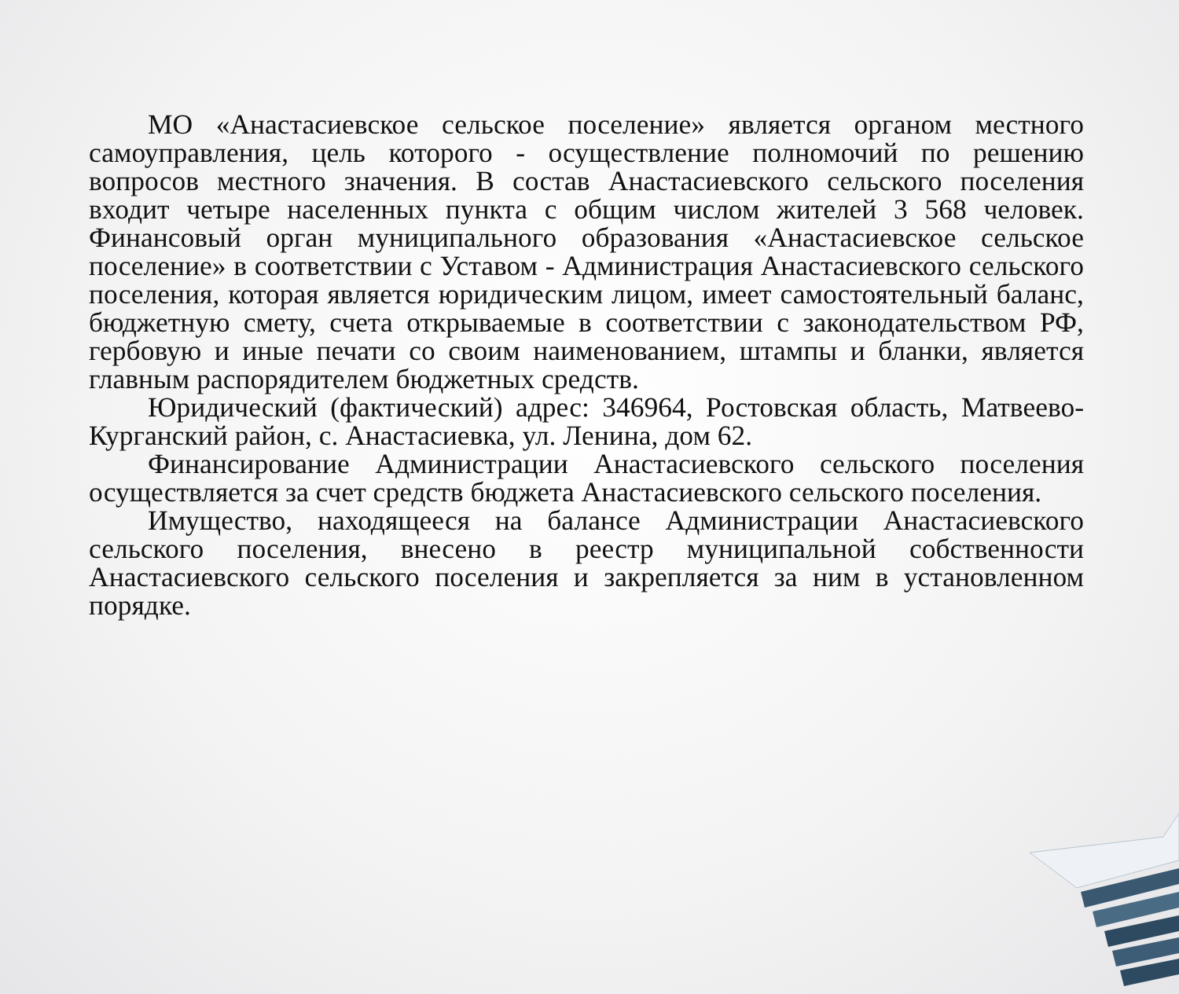МО «Анастасиевское сельское поселение» является органом местного самоуправления, цель которого - осуществление полномочий по решению вопросов местного значения. В состав Анастасиевского сельского поселения входит четыре населенных пункта с общим числом жителей 3 568 человек. Финансовый орган муниципального образования «Анастасиевское сельское поселение» в соответствии с Уставом - Администрация Анастасиевского сельского поселения, которая является юридическим лицом, имеет самостоятельный баланс, бюджетную смету, счета открываемые в соответствии с законодательством РФ, гербовую и иные печати со своим наименованием, штампы и бланки, является главным распорядителем бюджетных средств.
Юридический (фактический) адрес: 346964, Ростовская область, Матвеево-Курганский район, с. Анастасиевка, ул. Ленина, дом 62.
Финансирование Администрации Анастасиевского сельского поселения осуществляется за счет средств бюджета Анастасиевского сельского поселения.
Имущество, находящееся на балансе Администрации Анастасиевского сельского поселения, внесено в реестр муниципальной собственности Анастасиевского сельского поселения и закрепляется за ним в установленном порядке.